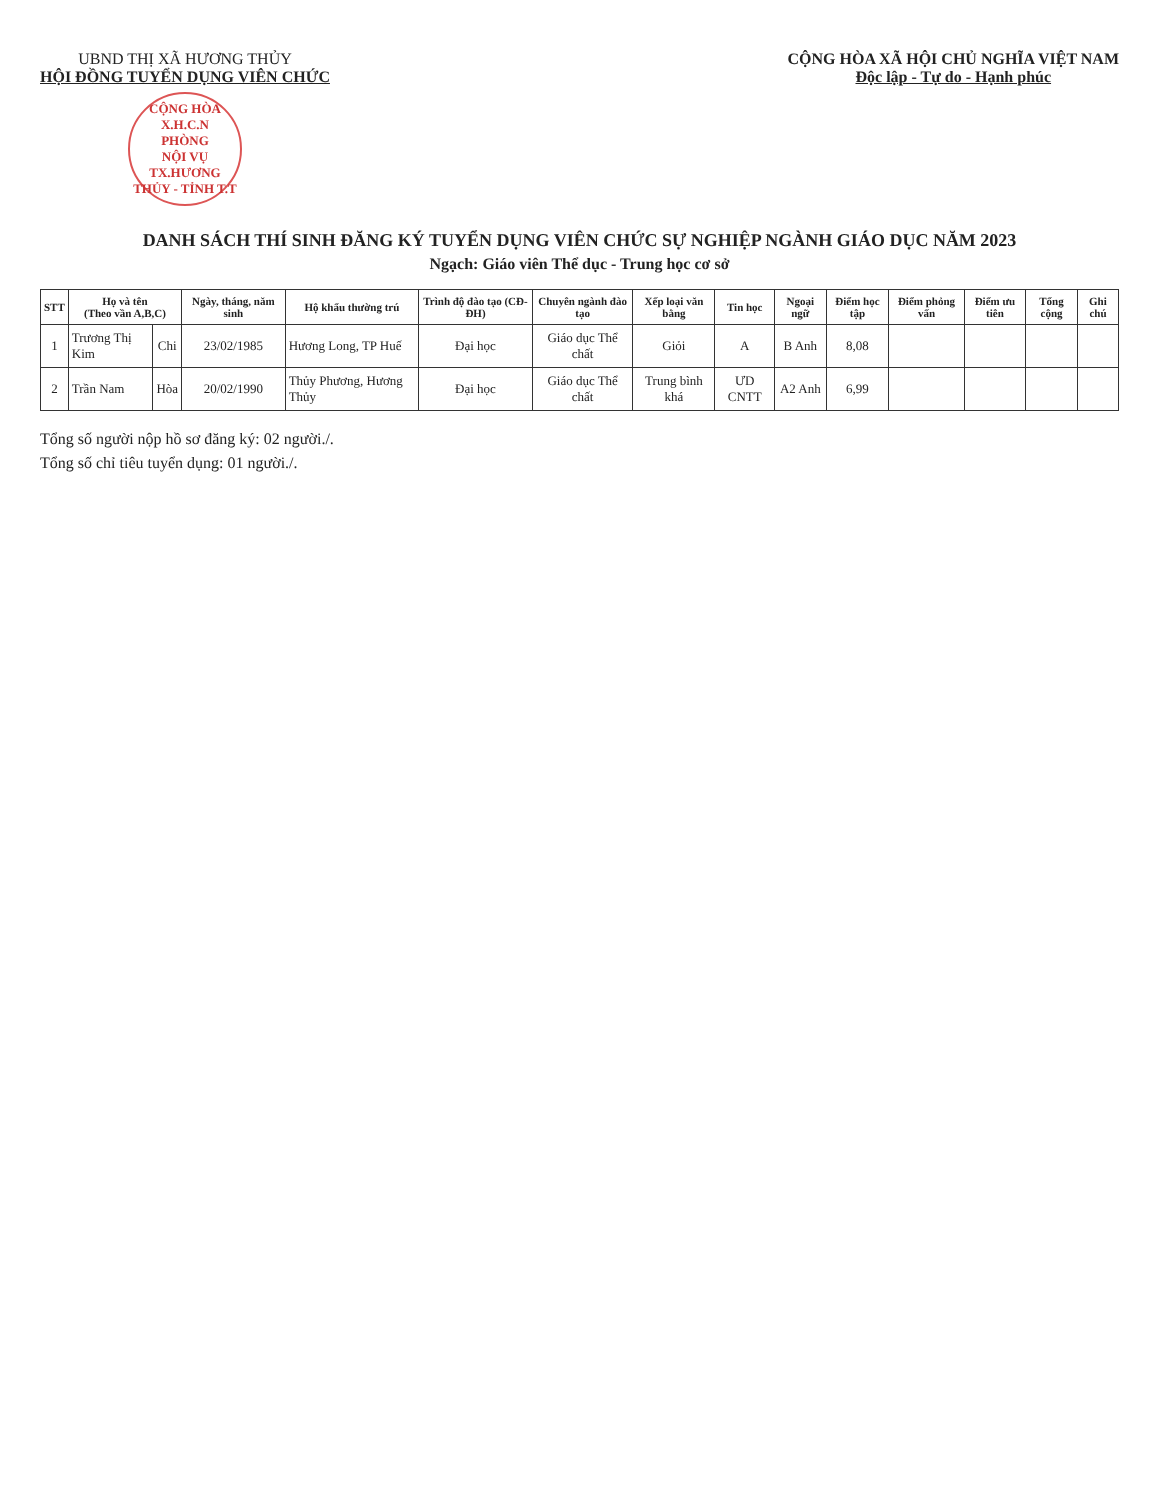UBND THỊ XÃ HƯƠNG THỦY
HỘI ĐỒNG TUYỂN DỤNG VIÊN CHỨC
CỘNG HÒA X.H.C.N
PHÒNG
NỘI VỤ
TX.HƯƠNG THỦY - TỈNH T.T
CỘNG HÒA XÃ HỘI CHỦ NGHĨA VIỆT NAM
Độc lập - Tự do - Hạnh phúc
DANH SÁCH THÍ SINH ĐĂNG KÝ TUYỂN DỤNG VIÊN CHỨC SỰ NGHIỆP NGÀNH GIÁO DỤC NĂM 2023
Ngạch: Giáo viên Thể dục - Trung học cơ sở
| STT | Họ và tên (Theo vần A,B,C) | | Ngày, tháng, năm sinh | Hộ khẩu thường trú | Trình độ đào tạo (CĐ-ĐH) | Chuyên ngành đào tạo | Xếp loại văn bằng | Tin học | Ngoại ngữ | Điểm học tập | Điểm phỏng vấn | Điểm ưu tiên | Tổng cộng | Ghi chú |
| --- | --- | --- | --- | --- | --- | --- | --- | --- | --- | --- | --- | --- | --- | --- |
| 1 | Trương Thị Kim | Chi | 23/02/1985 | Hương Long, TP Huế | Đại học | Giáo dục Thể chất | Giỏi | A | B Anh | 8,08 | | | | |
| 2 | Trần Nam | Hòa | 20/02/1990 | Thủy Phương, Hương Thủy | Đại học | Giáo dục Thể chất | Trung bình khá | ƯD CNTT | A2 Anh | 6,99 | | | | |
Tổng số người nộp hồ sơ đăng ký: 02 người./.
Tổng số chỉ tiêu tuyển dụng: 01 người./.